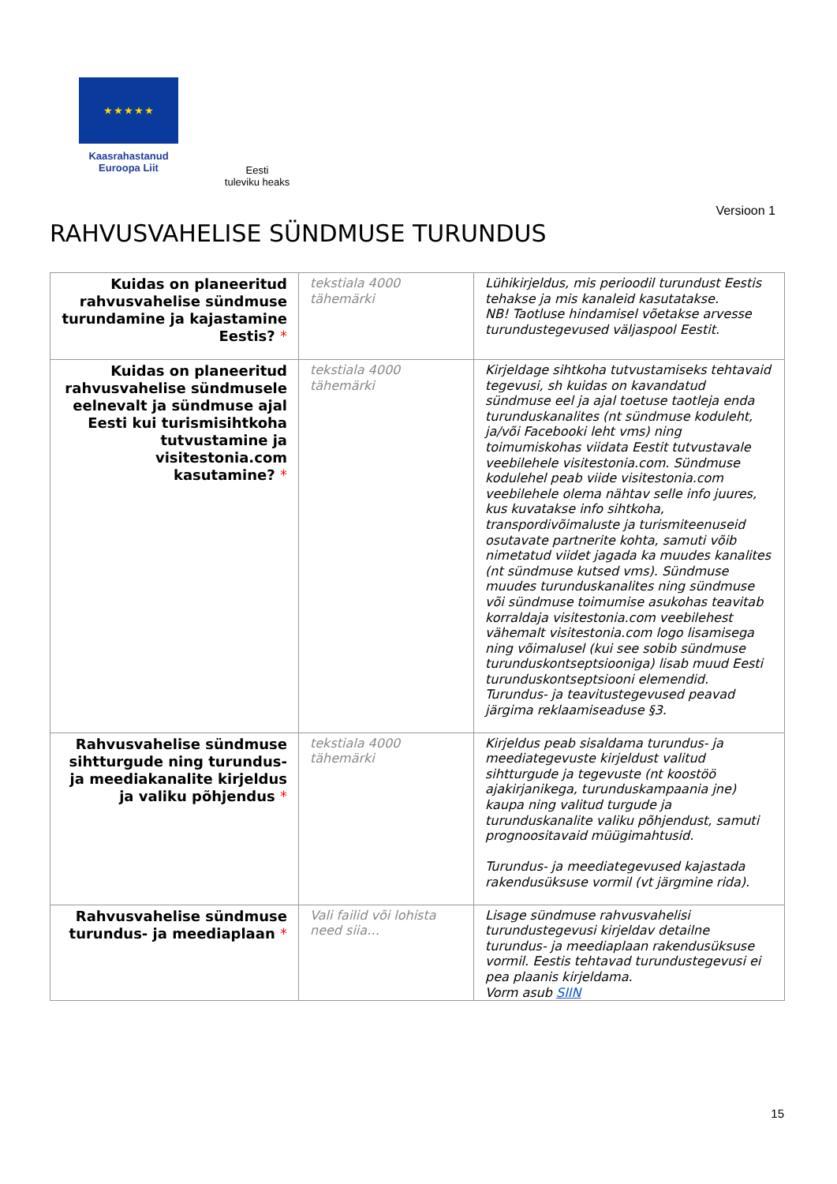★ ★ ★ ★ ★
Kaasrahastanud
Euroopa Liit
Eesti
tuleviku heaks
Versioon 1
RAHVUSVAHELISE SÜNDMUSE TURUNDUS
| Kuidas on planeeritud rahvusvahelise sündmuse turundamine ja kajastamine Eestis? * | tekstiala 4000 tähemärki | Lühikirjeldus, mis perioodil turundust Eestis tehakse ja mis kanaleid kasutatakse. NB! Taotluse hindamisel võetakse arvesse turundustegevused väljaspool Eestit. |
| Kuidas on planeeritud rahvusvahelise sündmusele eelnevalt ja sündmuse ajal Eesti kui turismisihtkoha tutvustamine ja visitestonia.com kasutamine? * | tekstiala 4000 tähemärki | Kirjeldage sihtkoha tutvustamiseks tehtavaid tegevusi, sh kuidas on kavandatud sündmuse eel ja ajal toetuse taotleja enda turunduskanalites (nt sündmuse koduleht, ja/või Facebooki leht vms) ning toimumiskohas viidata Eestit tutvustavale veebilehele visitestonia.com. Sündmuse kodulehel peab viide visitestonia.com veebilehele olema nähtav selle info juures, kus kuvatakse info sihtkoha, transpordivõimaluste ja turismiteenuseid osutavate partnerite kohta, samuti võib nimetatud viidet jagada ka muudes kanalites (nt sündmuse kutsed vms). Sündmuse muudes turunduskanalites ning sündmuse või sündmuse toimumise asukohas teavitab korraldaja visitestonia.com veebilehest vähemalt visitestonia.com logo lisamisega ning võimalusel (kui see sobib sündmuse turunduskontseptsiooniga) lisab muud Eesti turunduskontseptsiooni elemendid. Turundus- ja teavitustegevused peavad järgima reklaamiseaduse §3. |
| Rahvusvahelise sündmuse sihtturgude ning turundus- ja meediakanalite kirjeldus ja valiku põhjendus * | tekstiala 4000 tähemärki | Kirjeldus peab sisaldama turundus- ja meediategevuste kirjeldust valitud sihtturgude ja tegevuste (nt koostöö ajakirjanikega, turunduskampaania jne) kaupa ning valitud turgude ja turunduskanalite valiku põhjendust, samuti prognoositavaid müügimahtusid. Turundus- ja meediategevused kajastada rakendusüksuse vormil (vt järgmine rida). |
| Rahvusvahelise sündmuse turundus- ja meediaplaan * | Vali failid või lohista need siia… | Lisage sündmuse rahvusvahelisi turundustegevusi kirjeldav detailne turundus- ja meediaplaan rakendusüksuse vormil. Eestis tehtavad turundustegevusi ei pea plaanis kirjeldama. Vorm asub SIIN |
15